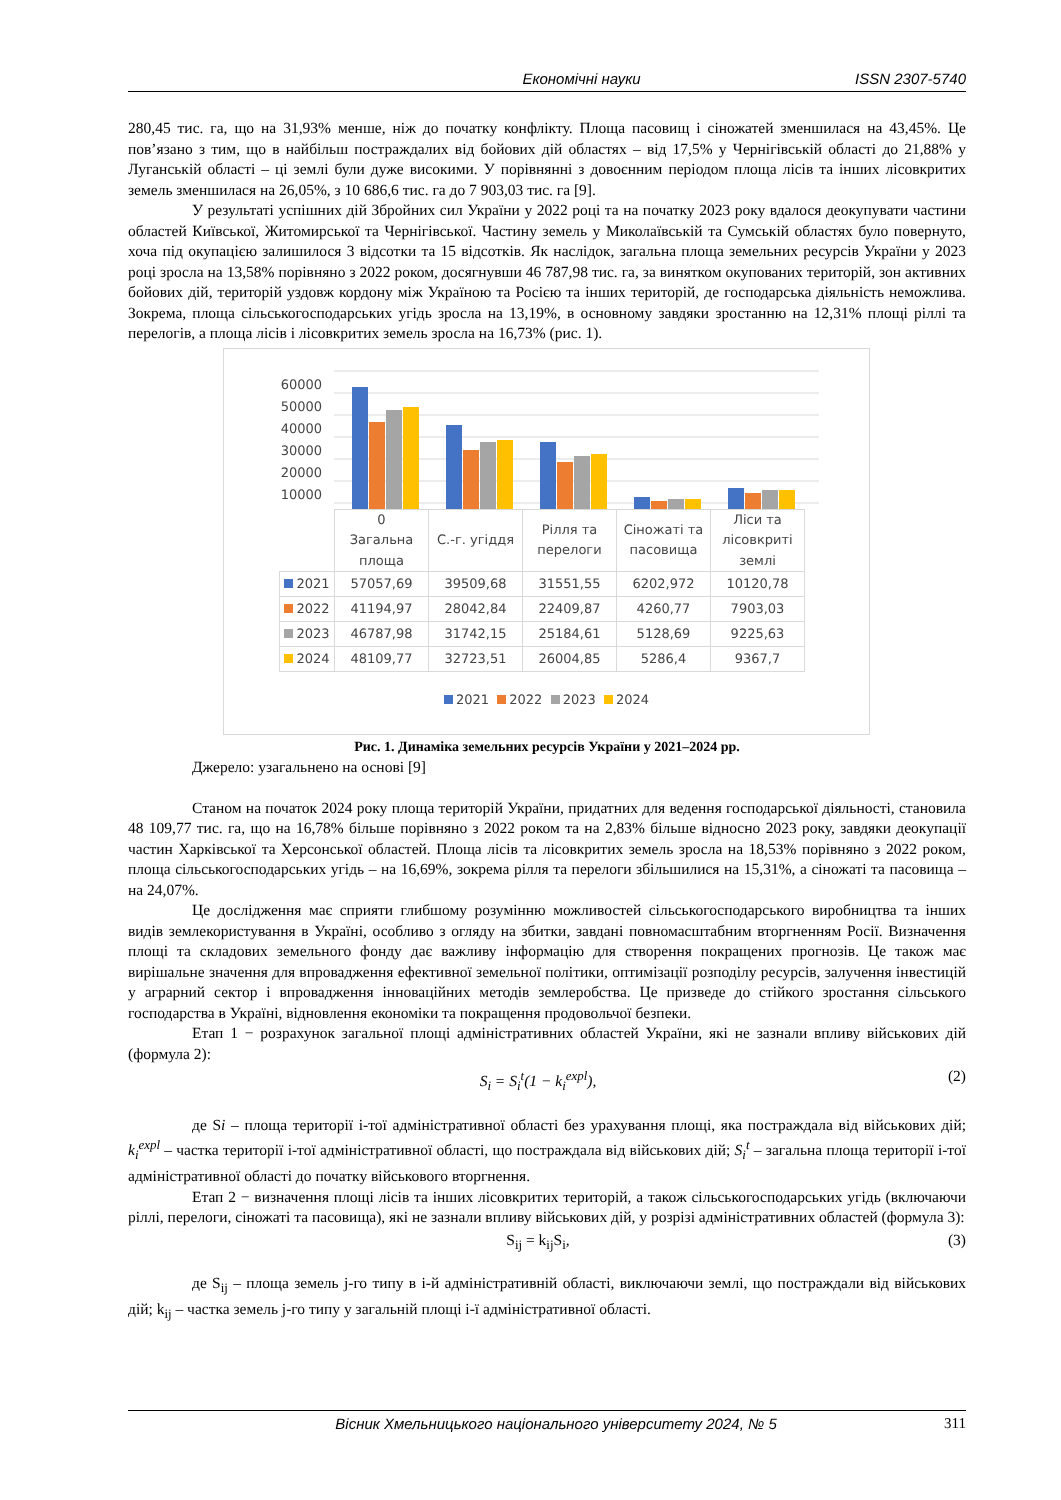Економічні науки ISSN 2307-5740
280,45 тис. га, що на 31,93% менше, ніж до початку конфлікту. Площа пасовищ і сіножатей зменшилася на 43,45%. Це пов’язано з тим, що в найбільш постраждалих від бойових дій областях – від 17,5% у Чернігівській області до 21,88% у Луганській області – ці землі були дуже високими. У порівнянні з довоєнним періодом площа лісів та інших лісовкритих земель зменшилася на 26,05%, з 10 686,6 тис. га до 7 903,03 тис. га [9].
У результаті успішних дій Збройних сил України у 2022 році та на початку 2023 року вдалося деокупувати частини областей Київської, Житомирської та Чернігівської. Частину земель у Миколаївській та Сумській областях було повернуто, хоча під окупацією залишилося 3 відсотки та 15 відсотків. Як наслідок, загальна площа земельних ресурсів України у 2023 році зросла на 13,58% порівняно з 2022 роком, досягнувши 46 787,98 тис. га, за винятком окупованих територій, зон активних бойових дій, територій уздовж кордону між Україною та Росією та інших територій, де господарська діяльність неможлива. Зокрема, площа сільськогосподарських угідь зросла на 13,19%, в основному завдяки зростанню на 12,31% площі ріллі та перелогів, а площа лісів і лісовкритих земель зросла на 16,73% (рис. 1).
60000
50000
40000
30000
20000
10000
| | 0 Загальна площа | С.-г. угіддя | Рілля та перелоги | Сіножаті та пасовища | Ліси та лісовкриті землі |
| 2021 | 57057,69 | 39509,68 | 31551,55 | 6202,972 | 10120,78 |
| 2022 | 41194,97 | 28042,84 | 22409,87 | 4260,77 | 7903,03 |
| 2023 | 46787,98 | 31742,15 | 25184,61 | 5128,69 | 9225,63 |
| 2024 | 48109,77 | 32723,51 | 26004,85 | 5286,4 | 9367,7 |
2021 2022 2023 2024
Рис. 1. Динаміка земельних ресурсів України у 2021–2024 рр.
Джерело: узагальнено на основі [9]
Станом на початок 2024 року площа територій України, придатних для ведення господарської діяльності, становила 48 109,77 тис. га, що на 16,78% більше порівняно з 2022 роком та на 2,83% більше відносно 2023 року, завдяки деокупації частин Харківської та Херсонської областей. Площа лісів та лісовкритих земель зросла на 18,53% порівняно з 2022 роком, площа сільськогосподарських угідь – на 16,69%, зокрема рілля та перелоги збільшилися на 15,31%, а сіножаті та пасовища – на 24,07%.
Це дослідження має сприяти глибшому розумінню можливостей сільськогосподарського виробництва та інших видів землекористування в Україні, особливо з огляду на збитки, завдані повномасштабним вторгненням Росії. Визначення площі та складових земельного фонду дає важливу інформацію для створення покращених прогнозів. Це також має вирішальне значення для впровадження ефективної земельної політики, оптимізації розподілу ресурсів, залучення інвестицій у аграрний сектор і впровадження інноваційних методів землеробства. Це призведе до стійкого зростання сільського господарства в Україні, відновлення економіки та покращення продовольчої безпеки.
Етап 1 − розрахунок загальної площі адміністративних областей України, які не зазнали впливу військових дій (формула 2):
S<sub>i</sub> = S<sub>i</sub><sup>t</sup>(1 − k<sub>i</sub><sup>expl</sup>), (2)
де Si – площа території i-тої адміністративної області без урахування площі, яка постраждала від військових дій; k<sub>i</sub><sup>expl</sup> – частка території i-тої адміністративної області, що постраждала від військових дій; S<sub>i</sub><sup>t</sup> – загальна площа території i-тої адміністративної області до початку військового вторгнення.
Етап 2 − визначення площі лісів та інших лісовкритих територій, а також сільськогосподарських угідь (включаючи ріллі, перелоги, сіножаті та пасовища), які не зазнали впливу військових дій, у розрізі адміністративних областей (формула 3):
S<sub>ij</sub> = k<sub>ij</sub>S<sub>i</sub>, (3)
де S<sub>ij</sub> – площа земель j-го типу в i-й адміністративній області, виключаючи землі, що постраждали від військових дій; k<sub>ij</sub> – частка земель j-го типу у загальній площі i-ї адміністративної області.
Вісник Хмельницького національного університету 2024, № 5 311